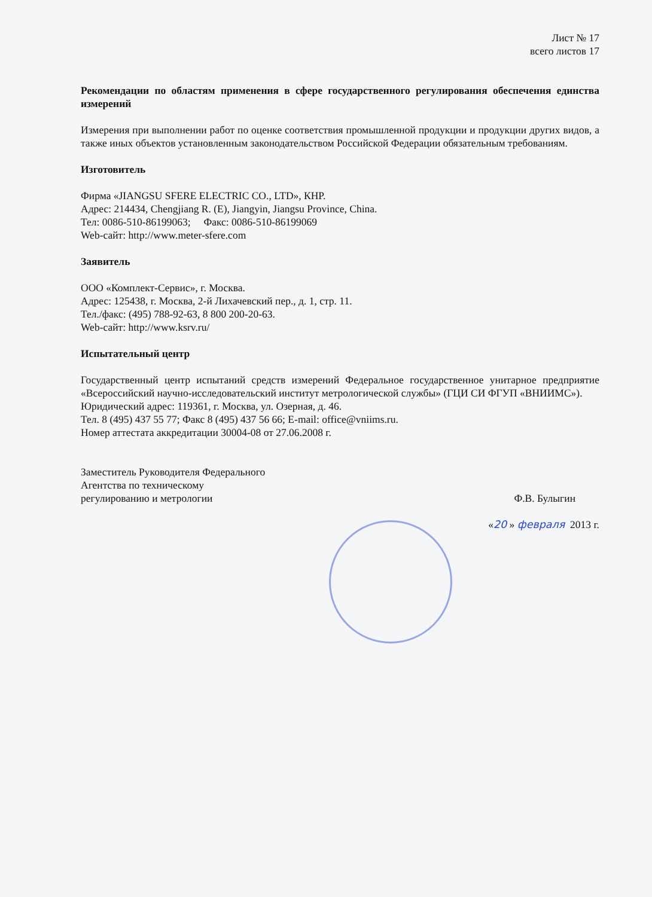Лист № 17
всего листов 17
Рекомендации по областям применения в сфере государственного регулирования обеспечения единства измерений
Измерения при выполнении работ по оценке соответствия промышленной продукции и продукции других видов, а также иных объектов установленным законодательством Российской Федерации обязательным требованиям.
Изготовитель
Фирма «JIANGSU SFERE ELECTRIC CO., LTD», КНР.
Адрес: 214434, Chengjiang R. (E), Jiangyin, Jiangsu Province, China.
Тел: 0086-510-86199063; Факс: 0086-510-86199069
Web-сайт: http://www.meter-sfere.com
Заявитель
ООО «Комплект-Сервис», г. Москва.
Адрес: 125438, г. Москва, 2-й Лихачевский пер., д. 1, стр. 11.
Тел./факс: (495) 788-92-63, 8 800 200-20-63.
Web-сайт: http://www.ksrv.ru/
Испытательный центр
Государственный центр испытаний средств измерений Федеральное государственное унитарное предприятие «Всероссийский научно-исследовательский институт метрологической службы» (ГЦИ СИ ФГУП «ВНИИМС»).
Юридический адрес: 119361, г. Москва, ул. Озерная, д. 46.
Тел. 8 (495) 437 55 77; Факс 8 (495) 437 56 66; E-mail: office@vniims.ru.
Номер аттестата аккредитации 30004-08 от 27.06.2008 г.
Заместитель Руководителя Федерального
Агентства по техническому
регулированию и метрологии
Ф.В. Булыгин
«20 » февраля 2013 г.